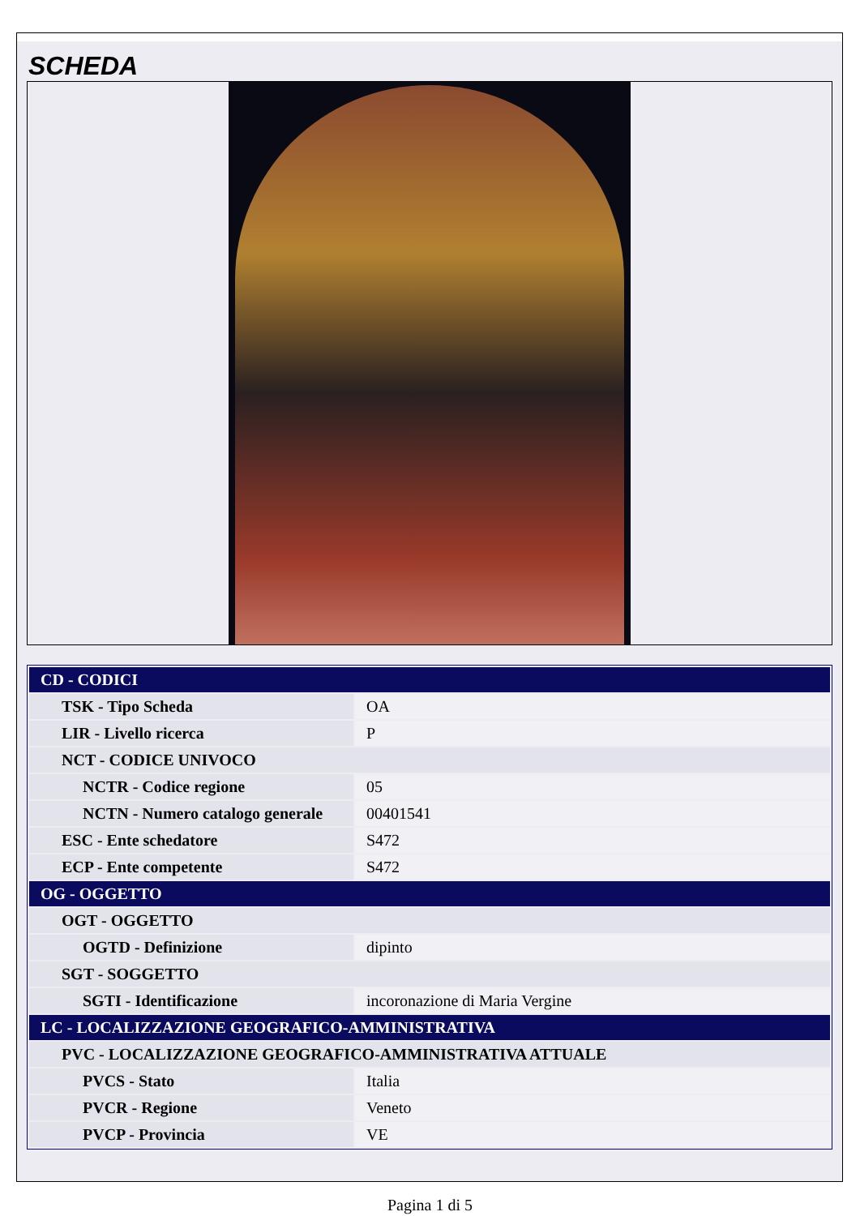SCHEDA
| CD - CODICI | |
| TSK - Tipo Scheda | OA |
| LIR - Livello ricerca | P |
| NCT - CODICE UNIVOCO | |
| NCTR - Codice regione | 05 |
| NCTN - Numero catalogo generale | 00401541 |
| ESC - Ente schedatore | S472 |
| ECP - Ente competente | S472 |
| OG - OGGETTO | |
| OGT - OGGETTO | |
| OGTD - Definizione | dipinto |
| SGT - SOGGETTO | |
| SGTI - Identificazione | incoronazione di Maria Vergine |
| LC - LOCALIZZAZIONE GEOGRAFICO-AMMINISTRATIVA | |
| PVC - LOCALIZZAZIONE GEOGRAFICO-AMMINISTRATIVA ATTUALE | |
| PVCS - Stato | Italia |
| PVCR - Regione | Veneto |
| PVCP - Provincia | VE |
Pagina 1 di 5